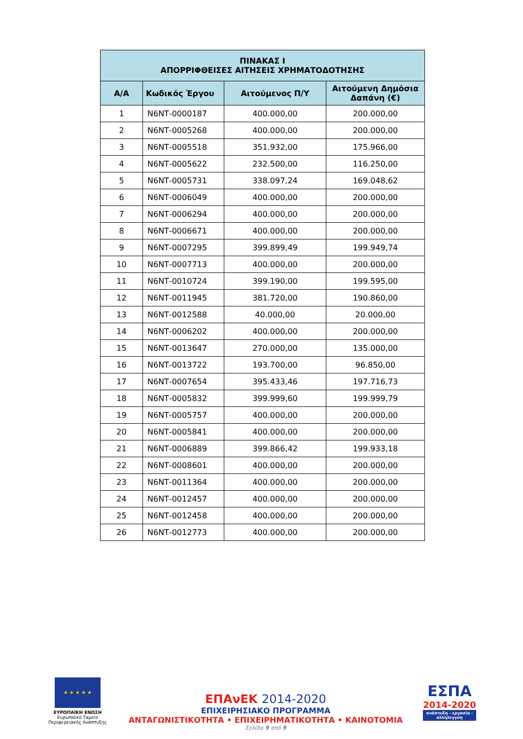| ΠΙΝΑΚΑΣ Ι ΑΠΟΡΡΙΦΘΕΙΣΕΣ ΑΙΤΗΣΕΙΣ ΧΡΗΜΑΤΟΔΟΤΗΣΗΣ | | | |
| --- | --- | --- | --- |
| Α/Α | Κωδικός Έργου | Αιτούμενος Π/Υ | Αιτούμενη Δημόσια Δαπάνη (€) |
| 1 | Ν6ΝΤ-0000187 | 400.000,00 | 200.000,00 |
| 2 | Ν6ΝΤ-0005268 | 400.000,00 | 200.000,00 |
| 3 | Ν6ΝΤ-0005518 | 351.932,00 | 175.966,00 |
| 4 | Ν6ΝΤ-0005622 | 232.500,00 | 116.250,00 |
| 5 | Ν6ΝΤ-0005731 | 338.097,24 | 169.048,62 |
| 6 | Ν6ΝΤ-0006049 | 400.000,00 | 200.000,00 |
| 7 | Ν6ΝΤ-0006294 | 400.000,00 | 200.000,00 |
| 8 | Ν6ΝΤ-0006671 | 400.000,00 | 200.000,00 |
| 9 | Ν6ΝΤ-0007295 | 399.899,49 | 199.949,74 |
| 10 | Ν6ΝΤ-0007713 | 400.000,00 | 200.000,00 |
| 11 | Ν6ΝΤ-0010724 | 399.190,00 | 199.595,00 |
| 12 | Ν6ΝΤ-0011945 | 381.720,00 | 190.860,00 |
| 13 | Ν6ΝΤ-0012588 | 40.000,00 | 20.000,00 |
| 14 | Ν6ΝΤ-0006202 | 400.000,00 | 200.000,00 |
| 15 | Ν6ΝΤ-0013647 | 270.000,00 | 135.000,00 |
| 16 | Ν6ΝΤ-0013722 | 193.700,00 | 96.850,00 |
| 17 | Ν6ΝΤ-0007654 | 395.433,46 | 197.716,73 |
| 18 | Ν6ΝΤ-0005832 | 399.999,60 | 199.999,79 |
| 19 | Ν6ΝΤ-0005757 | 400.000,00 | 200.000,00 |
| 20 | Ν6ΝΤ-0005841 | 400.000,00 | 200.000,00 |
| 21 | Ν6ΝΤ-0006889 | 399.866,42 | 199.933,18 |
| 22 | Ν6ΝΤ-0008601 | 400.000,00 | 200.000,00 |
| 23 | Ν6ΝΤ-0011364 | 400.000,00 | 200.000,00 |
| 24 | Ν6ΝΤ-0012457 | 400.000,00 | 200.000,00 |
| 25 | Ν6ΝΤ-0012458 | 400.000,00 | 200.000,00 |
| 26 | Ν6ΝΤ-0012773 | 400.000,00 | 200.000,00 |
★ ★ ★ ★ ★
ΕΥΡΩΠΑΪΚΗ ΕΝΩΣΗ
Ευρωπαϊκό Ταμείο
Περιφερειακής Ανάπτυξης
ΕΠΑνΕΚ 2014-2020
ΕΠΙΧΕΙΡΗΣΙΑΚΟ ΠΡΟΓΡΑΜΜΑ
ΑΝΤΑΓΩΝΙΣΤΙΚΟΤΗΤΑ • ΕΠΙΧΕΙΡΗΜΑΤΙΚΟΤΗΤΑ • ΚΑΙΝΟΤΟΜΙΑ
Σελίδα 9 από 9
ΕΣΠΑ
2014-2020
ανάπτυξη - εργασία - αλληλεγγύη